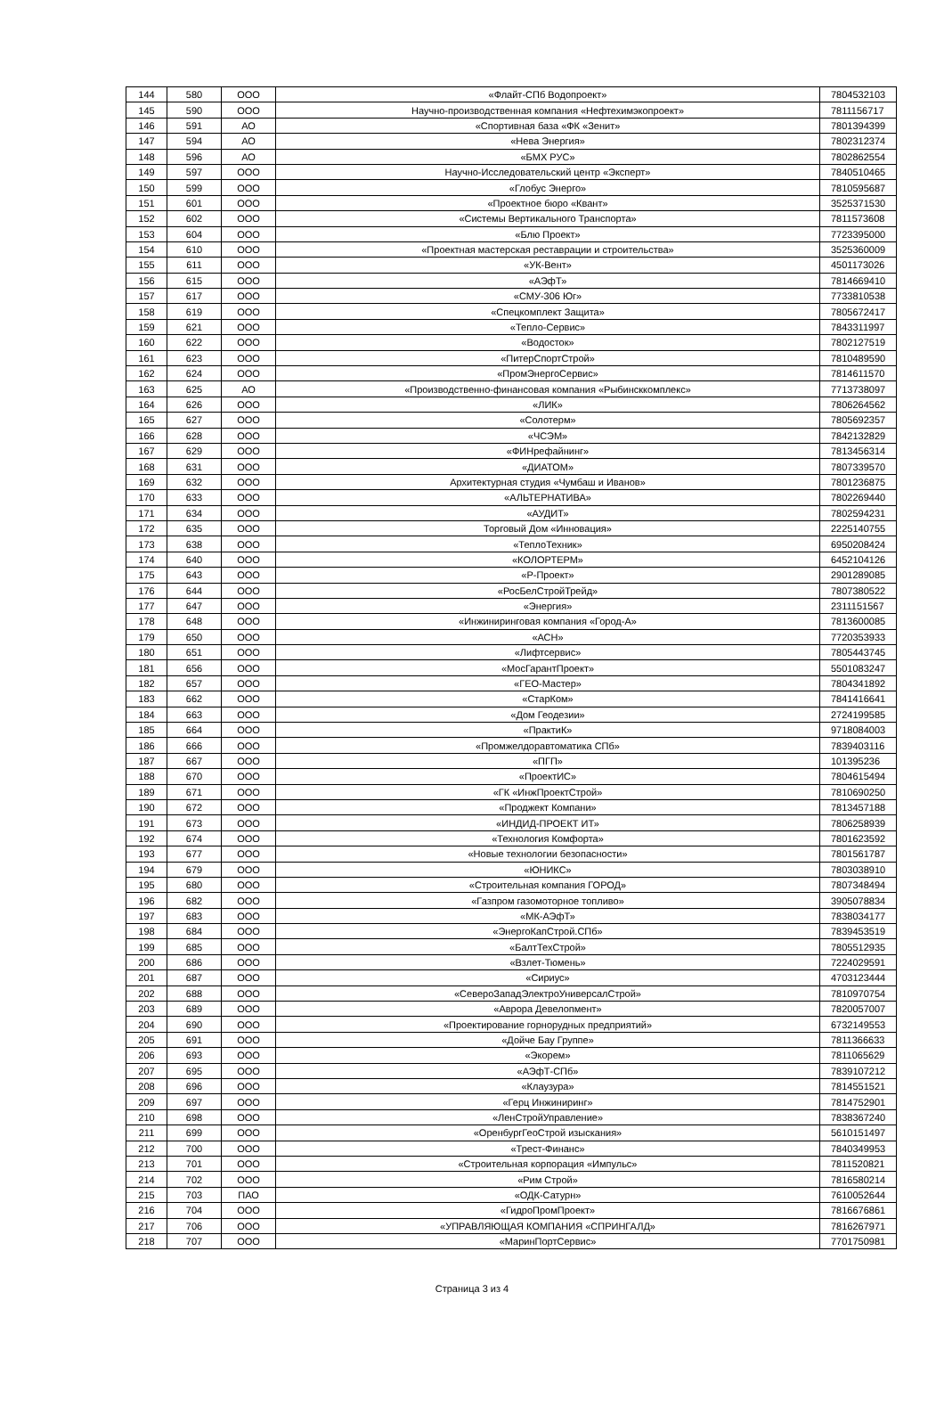| 144 | 580 | ООО | «Флайт-СПб Водопроект» | 7804532103 |
| 145 | 590 | ООО | Научно-производственная компания «Нефтехимэкопроект» | 7811156717 |
| 146 | 591 | АО | «Спортивная база «ФК «Зенит» | 7801394399 |
| 147 | 594 | АО | «Нева Энергия» | 7802312374 |
| 148 | 596 | АО | «БМХ РУС» | 7802862554 |
| 149 | 597 | ООО | Научно-Исследовательский центр «Эксперт» | 7840510465 |
| 150 | 599 | ООО | «Глобус Энерго» | 7810595687 |
| 151 | 601 | ООО | «Проектное бюро «Квант» | 3525371530 |
| 152 | 602 | ООО | «Системы Вертикального Транспорта» | 7811573608 |
| 153 | 604 | ООО | «Блю Проект» | 7723395000 |
| 154 | 610 | ООО | «Проектная мастерская реставрации и строительства» | 3525360009 |
| 155 | 611 | ООО | «УК-Вент» | 4501173026 |
| 156 | 615 | ООО | «АЭфТ» | 7814669410 |
| 157 | 617 | ООО | «СМУ-306 Юг» | 7733810538 |
| 158 | 619 | ООО | «Спецкомплект Защита» | 7805672417 |
| 159 | 621 | ООО | «Тепло-Сервис» | 7843311997 |
| 160 | 622 | ООО | «Водосток» | 7802127519 |
| 161 | 623 | ООО | «ПитерСпортСтрой» | 7810489590 |
| 162 | 624 | ООО | «ПромЭнергоСервис» | 7814611570 |
| 163 | 625 | АО | «Производственно-финансовая компания «Рыбинсккомплекс» | 7713738097 |
| 164 | 626 | ООО | «ЛИК» | 7806264562 |
| 165 | 627 | ООО | «Солотерм» | 7805692357 |
| 166 | 628 | ООО | «ЧСЭМ» | 7842132829 |
| 167 | 629 | ООО | «ФИНрефайнинг» | 7813456314 |
| 168 | 631 | ООО | «ДИАТОМ» | 7807339570 |
| 169 | 632 | ООО | Архитектурная студия «Чумбаш и Иванов» | 7801236875 |
| 170 | 633 | ООО | «АЛЬТЕРНАТИВА» | 7802269440 |
| 171 | 634 | ООО | «АУДИТ» | 7802594231 |
| 172 | 635 | ООО | Торговый Дом «Инновация» | 2225140755 |
| 173 | 638 | ООО | «ТеплоТехник» | 6950208424 |
| 174 | 640 | ООО | «КОЛОРТЕРМ» | 6452104126 |
| 175 | 643 | ООО | «Р-Проект» | 2901289085 |
| 176 | 644 | ООО | «РосБелСтройТрейд» | 7807380522 |
| 177 | 647 | ООО | «Энергия» | 2311151567 |
| 178 | 648 | ООО | «Инжиниринговая компания «Город-А» | 7813600085 |
| 179 | 650 | ООО | «АСН» | 7720353933 |
| 180 | 651 | ООО | «Лифтсервис» | 7805443745 |
| 181 | 656 | ООО | «МосГарантПроект» | 5501083247 |
| 182 | 657 | ООО | «ГЕО-Мастер» | 7804341892 |
| 183 | 662 | ООО | «СтарКом» | 7841416641 |
| 184 | 663 | ООО | «Дом Геодезии» | 2724199585 |
| 185 | 664 | ООО | «ПрактиК» | 9718084003 |
| 186 | 666 | ООО | «Промжелдоравтоматика СПб» | 7839403116 |
| 187 | 667 | ООО | «ПГП» | 101395236 |
| 188 | 670 | ООО | «ПроектИС» | 7804615494 |
| 189 | 671 | ООО | «ГК «ИнжПроектСтрой» | 7810690250 |
| 190 | 672 | ООО | «Проджект Компани» | 7813457188 |
| 191 | 673 | ООО | «ИНДИД-ПРОЕКТ ИТ» | 7806258939 |
| 192 | 674 | ООО | «Технология Комфорта» | 7801623592 |
| 193 | 677 | ООО | «Новые технологии безопасности» | 7801561787 |
| 194 | 679 | ООО | «ЮНИКС» | 7803038910 |
| 195 | 680 | ООО | «Строительная компания ГОРОД» | 7807348494 |
| 196 | 682 | ООО | «Газпром газомоторное топливо» | 3905078834 |
| 197 | 683 | ООО | «МК-АЭфТ» | 7838034177 |
| 198 | 684 | ООО | «ЭнергоКапСтрой.СПб» | 7839453519 |
| 199 | 685 | ООО | «БалтТехСтрой» | 7805512935 |
| 200 | 686 | ООО | «Взлет-Тюмень» | 7224029591 |
| 201 | 687 | ООО | «Сириус» | 4703123444 |
| 202 | 688 | ООО | «СевероЗападЭлектроУниверсалСтрой» | 7810970754 |
| 203 | 689 | ООО | «Аврора Девелопмент» | 7820057007 |
| 204 | 690 | ООО | «Проектирование горнорудных предприятий» | 6732149553 |
| 205 | 691 | ООО | «Дойче Бау Группе» | 7811366633 |
| 206 | 693 | ООО | «Экорем» | 7811065629 |
| 207 | 695 | ООО | «АЭфТ-СПб» | 7839107212 |
| 208 | 696 | ООО | «Клаузура» | 7814551521 |
| 209 | 697 | ООО | «Герц Инжиниринг» | 7814752901 |
| 210 | 698 | ООО | «ЛенСтройУправление» | 7838367240 |
| 211 | 699 | ООО | «ОренбургГеоСтрой изыскания» | 5610151497 |
| 212 | 700 | ООО | «Трест-Финанс» | 7840349953 |
| 213 | 701 | ООО | «Строительная корпорация «Импульс» | 7811520821 |
| 214 | 702 | ООО | «Рим Строй» | 7816580214 |
| 215 | 703 | ПАО | «ОДК-Сатурн» | 7610052644 |
| 216 | 704 | ООО | «ГидроПромПроект» | 7816676861 |
| 217 | 706 | ООО | «УПРАВЛЯЮЩАЯ КОМПАНИЯ «СПРИНГАЛД» | 7816267971 |
| 218 | 707 | ООО | «МаринПортСервис» | 7701750981 |
Страница 3 из 4